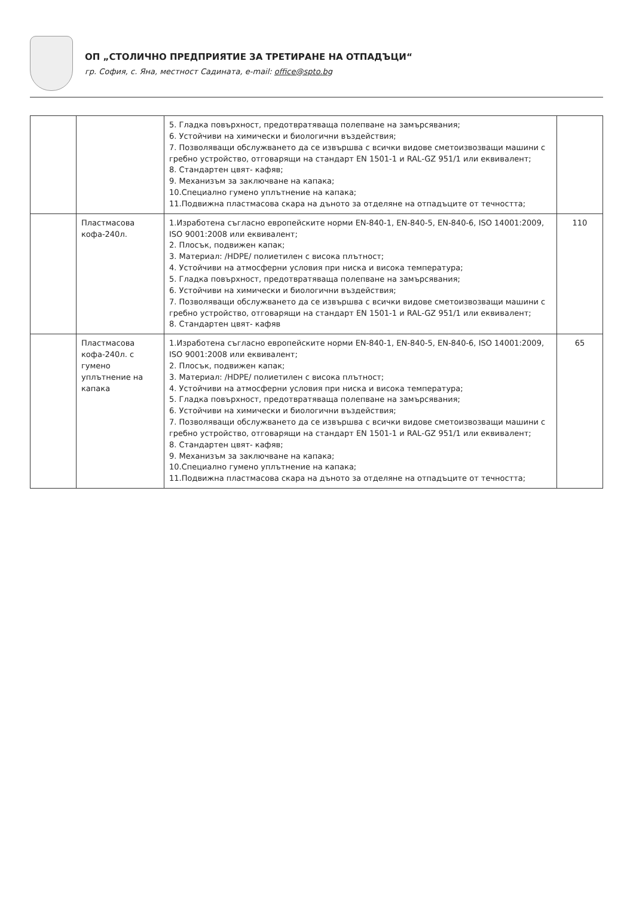ОП „СТОЛИЧНО ПРЕДПРИЯТИЕ ЗА ТРЕТИРАНЕ НА ОТПАДЪЦИ“
гр. София, с. Яна, местност Садината, e-mail: office@spto.bg
| | | 5. Гладка повърхност, предотвратяваща полепване на замърсявания; 6. Устойчиви на химически и биологични въздействия; 7. Позволяващи обслужването да се извършва с всички видове сметоизвозващи машини с гребно устройство, отговарящи на стандарт EN 1501-1 и RAL-GZ 951/1 или еквивалент; 8. Стандартен цвят- кафяв; 9. Механизъм за заключване на капака; 10.Специално гумено уплътнение на капака; 11.Подвижна пластмасова скара на дъното за отделяне на отпадъците от течността; | |
| | Пластмасова кофа-240л. | 1.Изработена съгласно европейските норми EN-840-1, EN-840-5, EN-840-6, ISO 14001:2009, ISO 9001:2008 или еквивалент; 2. Плосък, подвижен капак; 3. Материал: /HDPE/ полиетилен с висока плътност; 4. Устойчиви на атмосферни условия при ниска и висока температура; 5. Гладка повърхност, предотвратяваща полепване на замърсявания; 6. Устойчиви на химически и биологични въздействия; 7. Позволяващи обслужването да се извършва с всички видове сметоизвозващи машини с гребно устройство, отговарящи на стандарт EN 1501-1 и RAL-GZ 951/1 или еквивалент; 8. Стандартен цвят- кафяв | 110 |
| | Пластмасова кофа-240л. с гумено уплътнение на капака | 1.Изработена съгласно европейските норми EN-840-1, EN-840-5, EN-840-6, ISO 14001:2009, ISO 9001:2008 или еквивалент; 2. Плосък, подвижен капак; 3. Материал: /HDPE/ полиетилен с висока плътност; 4. Устойчиви на атмосферни условия при ниска и висока температура; 5. Гладка повърхност, предотвратяваща полепване на замърсявания; 6. Устойчиви на химически и биологични въздействия; 7. Позволяващи обслужването да се извършва с всички видове сметоизвозващи машини с гребно устройство, отговарящи на стандарт EN 1501-1 и RAL-GZ 951/1 или еквивалент; 8. Стандартен цвят- кафяв; 9. Механизъм за заключване на капака; 10.Специално гумено уплътнение на капака; 11.Подвижна пластмасова скара на дъното за отделяне на отпадъците от течността; | 65 |